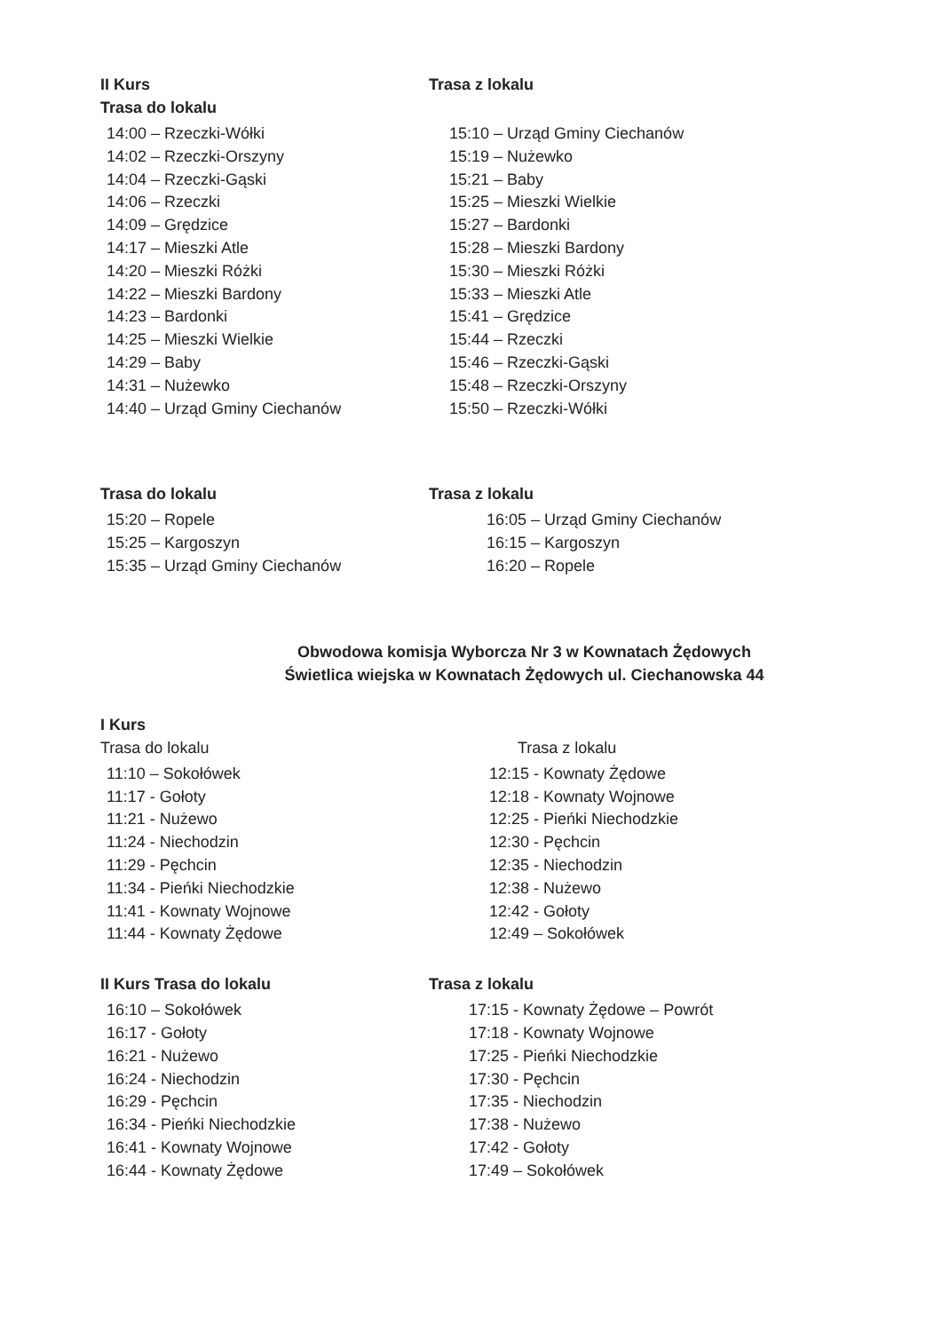II Kurs
Trasa do lokalu
14:00 – Rzeczki-Wółki
14:02 – Rzeczki-Orszyny
14:04 – Rzeczki-Gąski
14:06 – Rzeczki
14:09 – Grędzice
14:17 – Mieszki Atle
14:20 – Mieszki Różki
14:22 – Mieszki Bardony
14:23 – Bardonki
14:25 – Mieszki Wielkie
14:29 – Baby
14:31 – Nużewko
14:40 – Urząd Gminy Ciechanów
Trasa z lokalu
15:10 – Urząd Gminy Ciechanów
15:19 – Nużewko
15:21 – Baby
15:25 – Mieszki Wielkie
15:27 – Bardonki
15:28 – Mieszki Bardony
15:30 – Mieszki Różki
15:33 – Mieszki Atle
15:41 – Grędzice
15:44 – Rzeczki
15:46 – Rzeczki-Gąski
15:48 – Rzeczki-Orszyny
15:50 – Rzeczki-Wółki
Trasa do lokalu
15:20 – Ropele
15:25 – Kargoszyn
15:35 – Urząd Gminy Ciechanów
Trasa z lokalu
16:05 – Urząd Gminy Ciechanów
16:15 – Kargoszyn
16:20 – Ropele
Obwodowa komisja Wyborcza Nr 3 w Kownatach Żędowych
Świetlica wiejska w Kownatach Żędowych ul. Ciechanowska 44
I Kurs
Trasa do lokalu
11:10 – Sokołówek
11:17 - Gołoty
11:21 - Nużewo
11:24 - Niechodzin
11:29 - Pęchcin
11:34 - Pieńki Niechodzkie
11:41 - Kownaty Wojnowe
11:44 - Kownaty Żędowe
Trasa z lokalu
12:15 - Kownaty Żędowe
12:18 - Kownaty Wojnowe
12:25 - Pieńki Niechodzkie
12:30 - Pęchcin
12:35 - Niechodzin
12:38 - Nużewo
12:42 - Gołoty
12:49 – Sokołówek
II Kurs Trasa do lokalu
16:10 – Sokołówek
16:17 - Gołoty
16:21 - Nużewo
16:24 - Niechodzin
16:29 - Pęchcin
16:34 - Pieńki Niechodzkie
16:41 - Kownaty Wojnowe
16:44 - Kownaty Żędowe
Trasa z lokalu
17:15 - Kownaty Żędowe – Powrót
17:18 - Kownaty Wojnowe
17:25 - Pieńki Niechodzkie
17:30 - Pęchcin
17:35 - Niechodzin
17:38 - Nużewo
17:42 - Gołoty
17:49 – Sokołówek